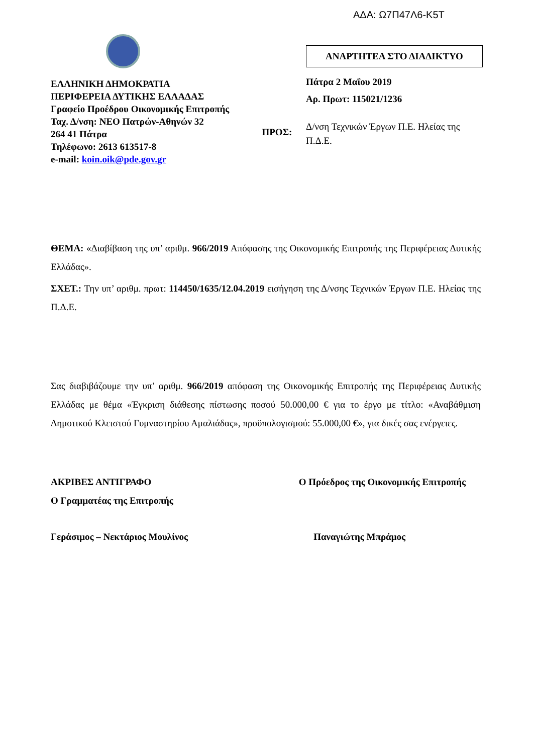ΑΔΑ: Ω7Π47Λ6-Κ5Τ
ΕΛΛΗΝΙΚΗ ΔΗΜΟΚΡΑΤΙΑ
ΠΕΡΙΦΕΡΕΙΑ ΔΥΤΙΚΗΣ ΕΛΛΑΔΑΣ
Γραφείο Προέδρου Οικονομικής Επιτροπής
Ταχ. Δ/νση: ΝΕΟ Πατρών-Αθηνών 32
264 41 Πάτρα
Τηλέφωνο: 2613 613517-8
e-mail: koin.oik@pde.gov.gr
ΠΡΟΣ:
ΑΝΑΡΤΗΤΕΑ ΣΤΟ ΔΙΑΔΙΚΤΥΟ
Πάτρα 2 Μαΐου 2019
Αρ. Πρωτ: 115021/1236
Δ/νση Τεχνικών Έργων Π.Ε. Ηλείας της Π.Δ.Ε.
ΘΕΜΑ: «Διαβίβαση της υπ’ αριθμ. 966/2019 Απόφασης της Οικονομικής Επιτροπής της Περιφέρειας Δυτικής Ελλάδας».
ΣΧΕΤ.: Την υπ’ αριθμ. πρωτ: 114450/1635/12.04.2019 εισήγηση της Δ/νσης Τεχνικών Έργων Π.Ε. Ηλείας της Π.Δ.Ε.
Σας διαβιβάζουμε την υπ’ αριθμ. 966/2019 απόφαση της Οικονομικής Επιτροπής της Περιφέρειας Δυτικής Ελλάδας με θέμα «Έγκριση διάθεσης πίστωσης ποσού 50.000,00 € για το έργο με τίτλο: «Αναβάθμιση Δημοτικού Κλειστού Γυμναστηρίου Αμαλιάδας», προϋπολογισμού: 55.000,00 €», για δικές σας ενέργειες.
ΑΚΡΙΒΕΣ ΑΝΤΙΓΡΑΦΟ
Ο Γραμματέας της Επιτροπής
Ο Πρόεδρος της Οικονομικής Επιτροπής
Γεράσιμος – Νεκτάριος Μουλίνος Παναγιώτης Μπράμος